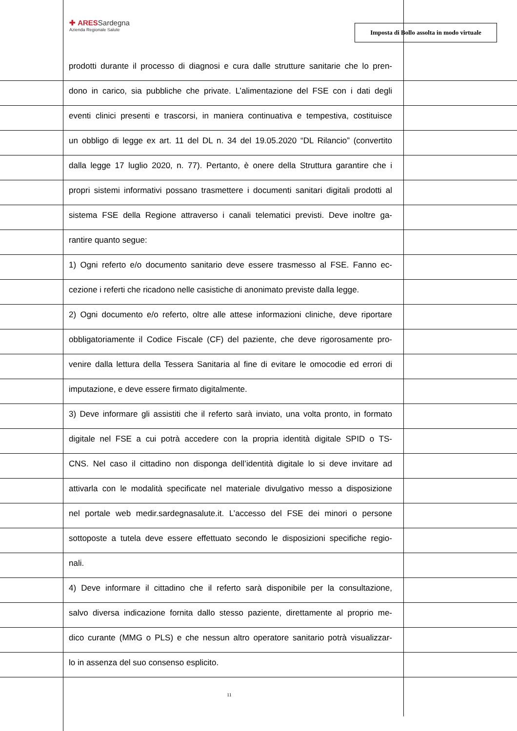✚ ARESSardegna
Azienda Regionale Salute
Imposta di Bollo assolta in modo virtuale
prodotti durante il processo di diagnosi e cura dalle strutture sanitarie che lo pren-
dono in carico, sia pubbliche che private. L’alimentazione del FSE con i dati degli
eventi clinici presenti e trascorsi, in maniera continuativa e tempestiva, costituisce
un obbligo di legge ex art. 11 del DL n. 34 del 19.05.2020 “DL Rilancio” (convertito
dalla legge 17 luglio 2020, n. 77). Pertanto, è onere della Struttura garantire che i
propri sistemi informativi possano trasmettere i documenti sanitari digitali prodotti al
sistema FSE della Regione attraverso i canali telematici previsti. Deve inoltre ga-
rantire quanto segue:
1) Ogni referto e/o documento sanitario deve essere trasmesso al FSE. Fanno ec-
cezione i referti che ricadono nelle casistiche di anonimato previste dalla legge.
2) Ogni documento e/o referto, oltre alle attese informazioni cliniche, deve riportare
obbligatoriamente il Codice Fiscale (CF) del paziente, che deve rigorosamente pro-
venire dalla lettura della Tessera Sanitaria al fine di evitare le omocodie ed errori di
imputazione, e deve essere firmato digitalmente.
3) Deve informare gli assistiti che il referto sarà inviato, una volta pronto, in formato
digitale nel FSE a cui potrà accedere con la propria identità digitale SPID o TS-
CNS. Nel caso il cittadino non disponga dell’identità digitale lo si deve invitare ad
attivarla con le modalità specificate nel materiale divulgativo messo a disposizione
nel portale web medir.sardegnasalute.it. L’accesso del FSE dei minori o persone
sottoposte a tutela deve essere effettuato secondo le disposizioni specifiche regio-
nali.
4) Deve informare il cittadino che il referto sarà disponibile per la consultazione,
salvo diversa indicazione fornita dallo stesso paziente, direttamente al proprio me-
dico curante (MMG o PLS) e che nessun altro operatore sanitario potrà visualizzar-
lo in assenza del suo consenso esplicito.
11